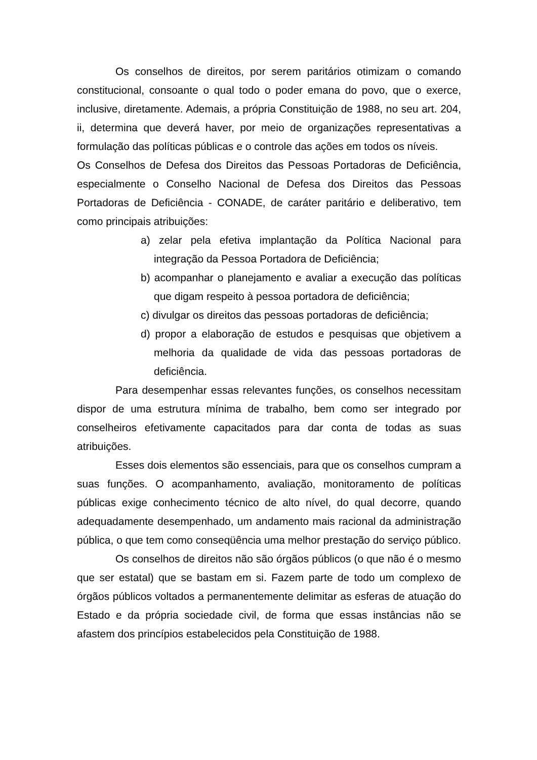Os conselhos de direitos, por serem paritários otimizam o comando constitucional, consoante o qual todo o poder emana do povo, que o exerce, inclusive, diretamente. Ademais, a própria Constituição de 1988, no seu art. 204, ii, determina que deverá haver, por meio de organizações representativas a formulação das políticas públicas e o controle das ações em todos os níveis.
Os Conselhos de Defesa dos Direitos das Pessoas Portadoras de Deficiência, especialmente o Conselho Nacional de Defesa dos Direitos das Pessoas Portadoras de Deficiência - CONADE, de caráter paritário e deliberativo, tem como principais atribuições:
a) zelar pela efetiva implantação da Política Nacional para integração da Pessoa Portadora de Deficiência;
b) acompanhar o planejamento e avaliar a execução das políticas que digam respeito à pessoa portadora de deficiência;
c) divulgar os direitos das pessoas portadoras de deficiência;
d) propor a elaboração de estudos e pesquisas que objetivem a melhoria da qualidade de vida das pessoas portadoras de deficiência.
Para desempenhar essas relevantes funções, os conselhos necessitam dispor de uma estrutura mínima de trabalho, bem como ser integrado por conselheiros efetivamente capacitados para dar conta de todas as suas atribuições.
Esses dois elementos são essenciais, para que os conselhos cumpram a suas funções. O acompanhamento, avaliação, monitoramento de políticas públicas exige conhecimento técnico de alto nível, do qual decorre, quando adequadamente desempenhado, um andamento mais racional da administração pública, o que tem como conseqüência uma melhor prestação do serviço público.
Os conselhos de direitos não são órgãos públicos (o que não é o mesmo que ser estatal) que se bastam em si. Fazem parte de todo um complexo de órgãos públicos voltados a permanentemente delimitar as esferas de atuação do Estado e da própria sociedade civil, de forma que essas instâncias não se afastem dos princípios estabelecidos pela Constituição de 1988.